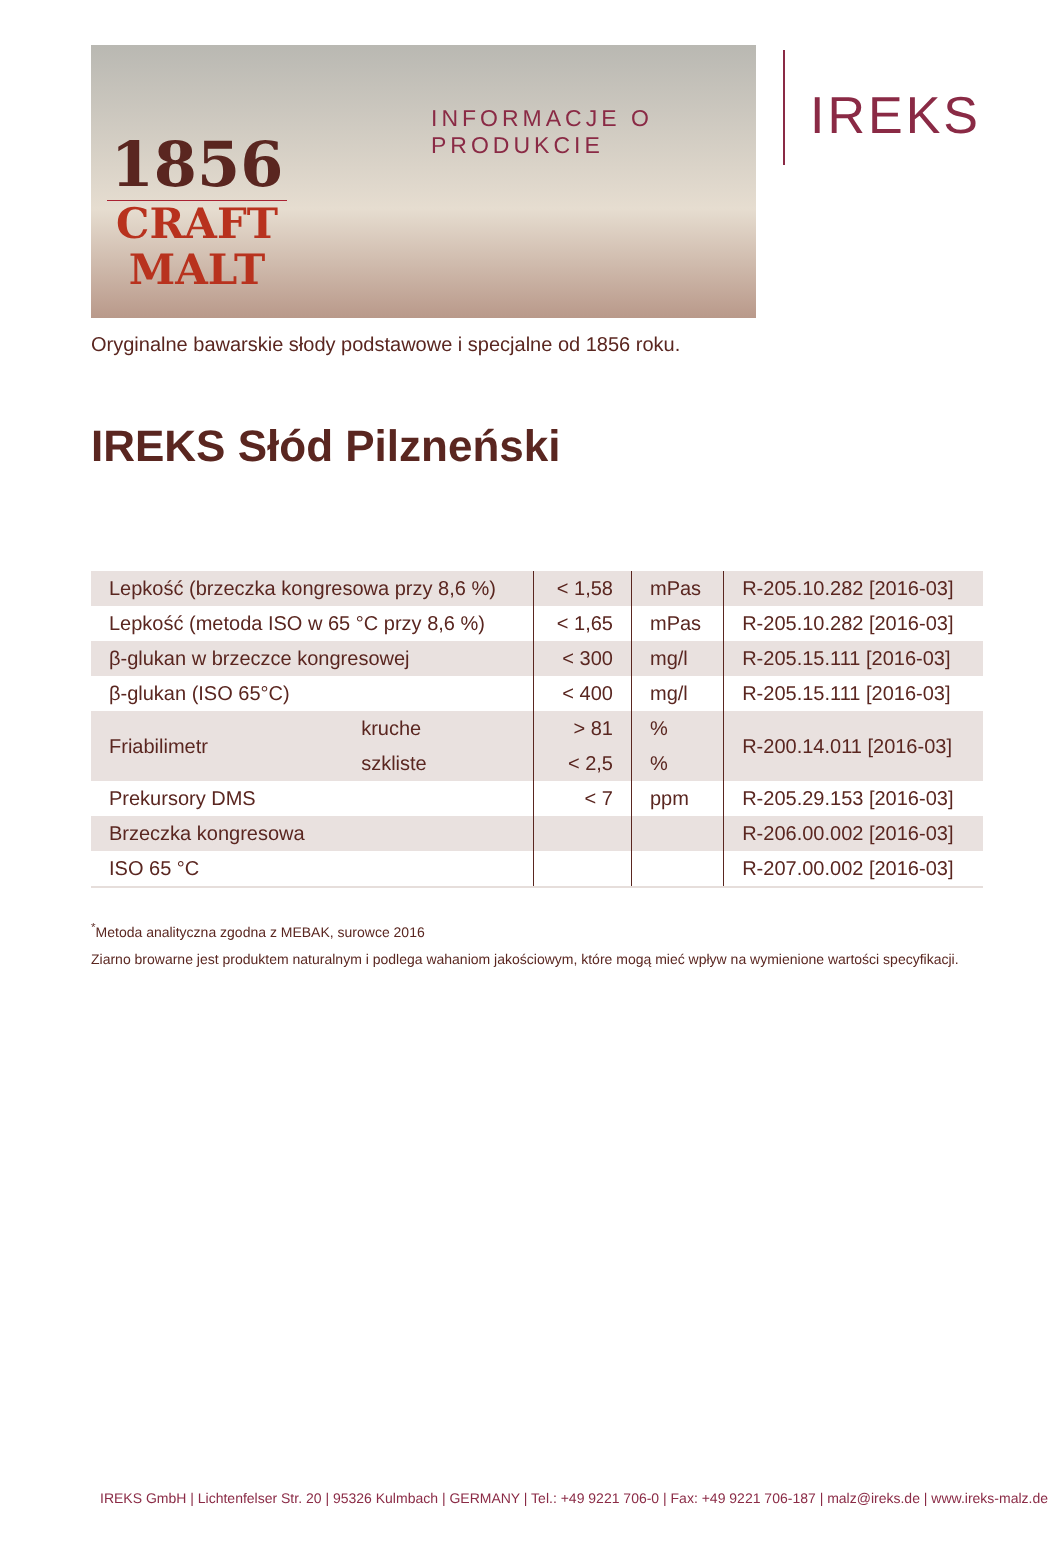1856
CRAFT
MALT
INFORMACJE O PRODUKCIE
IREKS
Oryginalne bawarskie słody podstawowe i specjalne od 1856 roku.
IREKS Słód Pilzneński
| Lepkość (brzeczka kongresowa przy 8,6 %) | | < 1,58 | mPas | R-205.10.282 [2016-03] |
| Lepkość (metoda ISO w 65 °C przy 8,6 %) | | < 1,65 | mPas | R-205.10.282 [2016-03] |
| β-glukan w brzeczce kongresowej | | < 300 | mg/l | R-205.15.111 [2016-03] |
| β-glukan (ISO 65°C) | | < 400 | mg/l | R-205.15.111 [2016-03] |
| Friabilimetr | kruche | > 81 | % | R-200.14.011 [2016-03] |
| | szkliste | < 2,5 | % | |
| Prekursory DMS | | < 7 | ppm | R-205.29.153 [2016-03] |
| Brzeczka kongresowa | | | | R-206.00.002 [2016-03] |
| ISO 65 °C | | | | R-207.00.002 [2016-03] |
<sup>*</sup> Metoda analityczna zgodna z MEBAK, surowce 2016
Ziarno browarne jest produktem naturalnym i podlega wahaniom jakościowym, które mogą mieć wpływ na wymienione wartości specyfikacji.
IREKS GmbH | Lichtenfelser Str. 20 | 95326 Kulmbach | GERMANY | Tel.: +49 9221 706-0 | Fax: +49 9221 706-187 | malz@ireks.de | www.ireks-malz.de